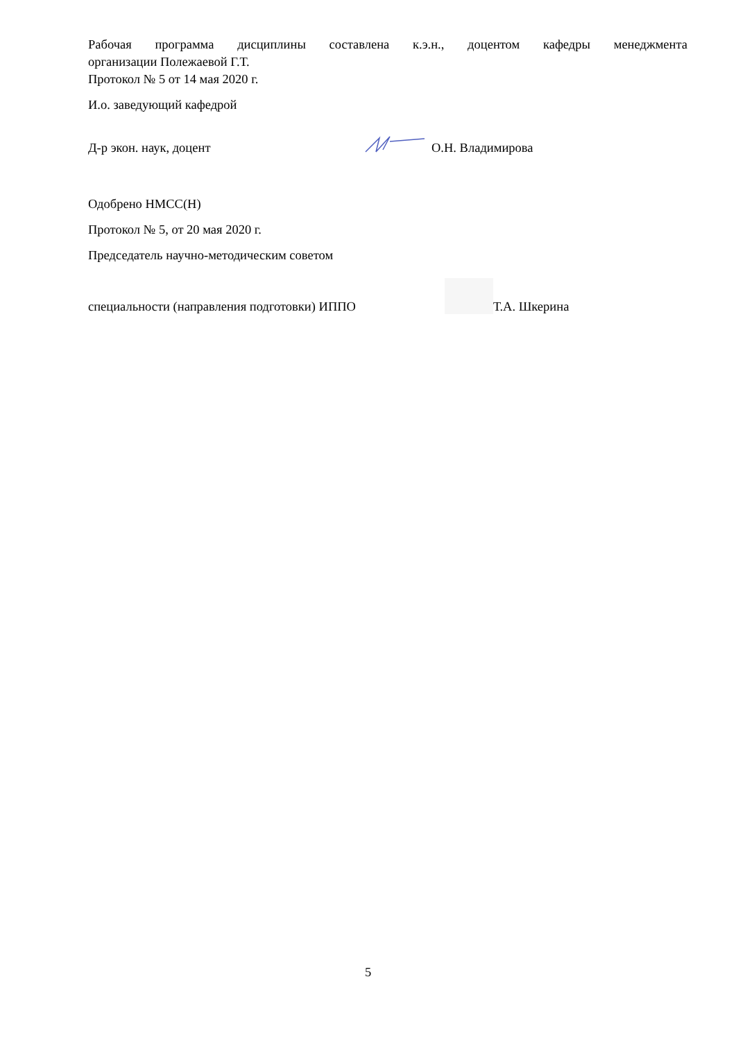Рабочая программа дисциплины составлена к.э.н., доцентом кафедры менеджмента
организации Полежаевой Г.Т.
Протокол № 5 от 14 мая 2020 г.
И.о. заведующий кафедрой
Д-р экон. наук, доцент О.Н. Владимирова
Одобрено НМСС(Н)
Протокол № 5, от 20 мая 2020 г.
Председатель научно-методическим советом
специальности (направления подготовки) ИППО
Т.А. Шкерина
5